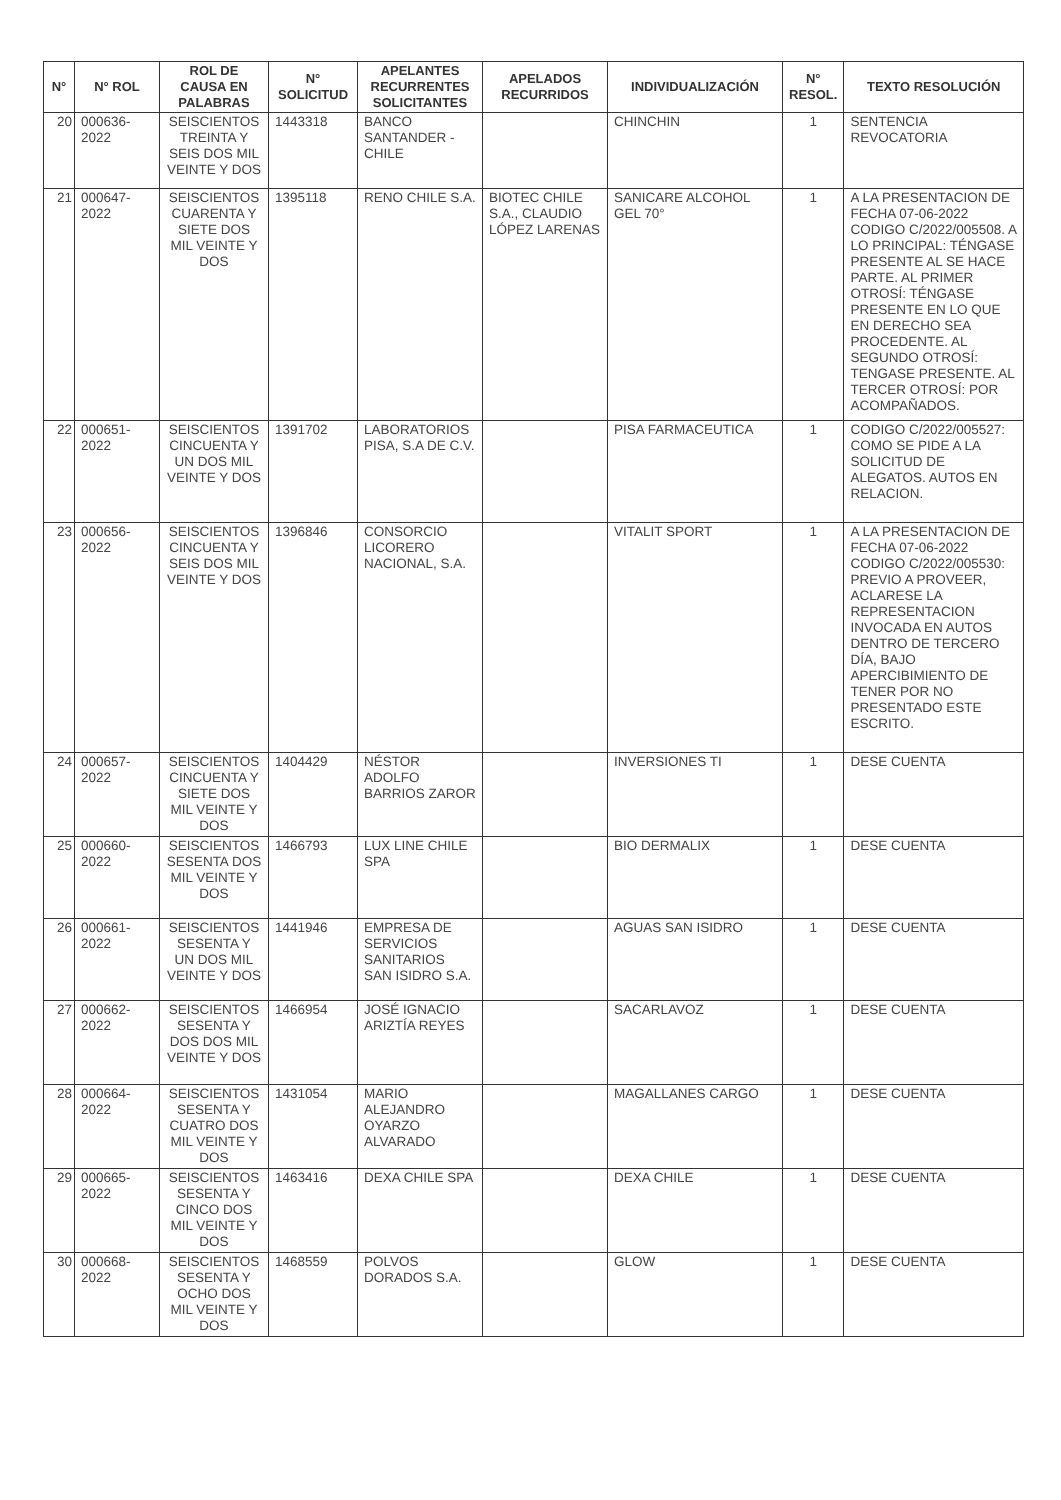| N° | N° ROL | ROL DE CAUSA EN PALABRAS | N° SOLICITUD | APELANTES RECURRENTES SOLICITANTES | APELADOS RECURRIDOS | INDIVIDUALIZACIÓN | N° RESOL. | TEXTO RESOLUCIÓN |
| --- | --- | --- | --- | --- | --- | --- | --- | --- |
| 20 | 000636-2022 | SEISCIENTOS TREINTA Y SEIS DOS MIL VEINTE Y DOS | 1443318 | BANCO SANTANDER - CHILE | | CHINCHIN | 1 | SENTENCIA REVOCATORIA |
| 21 | 000647-2022 | SEISCIENTOS CUARENTA Y SIETE DOS MIL VEINTE Y DOS | 1395118 | RENO CHILE S.A. | BIOTEC CHILE S.A., CLAUDIO LÓPEZ LARENAS | SANICARE ALCOHOL GEL 70° | 1 | A LA PRESENTACION DE FECHA 07-06-2022 CODIGO C/2022/005508. A LO PRINCIPAL: TÉNGASE PRESENTE AL SE HACE PARTE. AL PRIMER OTROSÍ: TÉNGASE PRESENTE EN LO QUE EN DERECHO SEA PROCEDENTE. AL SEGUNDO OTROSÍ: TENGASE PRESENTE. AL TERCER OTROSÍ: POR ACOMPAÑADOS. |
| 22 | 000651-2022 | SEISCIENTOS CINCUENTA Y UN DOS MIL VEINTE Y DOS | 1391702 | LABORATORIOS PISA, S.A DE C.V. | | PISA FARMACEUTICA | 1 | CODIGO C/2022/005527: COMO SE PIDE A LA SOLICITUD DE ALEGATOS. AUTOS EN RELACION. |
| 23 | 000656-2022 | SEISCIENTOS CINCUENTA Y SEIS DOS MIL VEINTE Y DOS | 1396846 | CONSORCIO LICORERO NACIONAL, S.A. | | VITALIT SPORT | 1 | A LA PRESENTACION DE FECHA 07-06-2022 CODIGO C/2022/005530: PREVIO A PROVEER, ACLARESE LA REPRESENTACION INVOCADA EN AUTOS DENTRO DE TERCERO DÍA, BAJO APERCIBIMIENTO DE TENER POR NO PRESENTADO ESTE ESCRITO. |
| 24 | 000657-2022 | SEISCIENTOS CINCUENTA Y SIETE DOS MIL VEINTE Y DOS | 1404429 | NÉSTOR ADOLFO BARRIOS ZAROR | | INVERSIONES TI | 1 | DESE CUENTA |
| 25 | 000660-2022 | SEISCIENTOS SESENTA DOS MIL VEINTE Y DOS | 1466793 | LUX LINE CHILE SPA | | BIO DERMALIX | 1 | DESE CUENTA |
| 26 | 000661-2022 | SEISCIENTOS SESENTA Y UN DOS MIL VEINTE Y DOS | 1441946 | EMPRESA DE SERVICIOS SANITARIOS SAN ISIDRO S.A. | | AGUAS SAN ISIDRO | 1 | DESE CUENTA |
| 27 | 000662-2022 | SEISCIENTOS SESENTA Y DOS DOS MIL VEINTE Y DOS | 1466954 | JOSÉ IGNACIO ARIZTÍA REYES | | SACARLAVOZ | 1 | DESE CUENTA |
| 28 | 000664-2022 | SEISCIENTOS SESENTA Y CUATRO DOS MIL VEINTE Y DOS | 1431054 | MARIO ALEJANDRO OYARZO ALVARADO | | MAGALLANES CARGO | 1 | DESE CUENTA |
| 29 | 000665-2022 | SEISCIENTOS SESENTA Y CINCO DOS MIL VEINTE Y DOS | 1463416 | DEXA CHILE SPA | | DEXA CHILE | 1 | DESE CUENTA |
| 30 | 000668-2022 | SEISCIENTOS SESENTA Y OCHO DOS MIL VEINTE Y DOS | 1468559 | POLVOS DORADOS S.A. | | GLOW | 1 | DESE CUENTA |